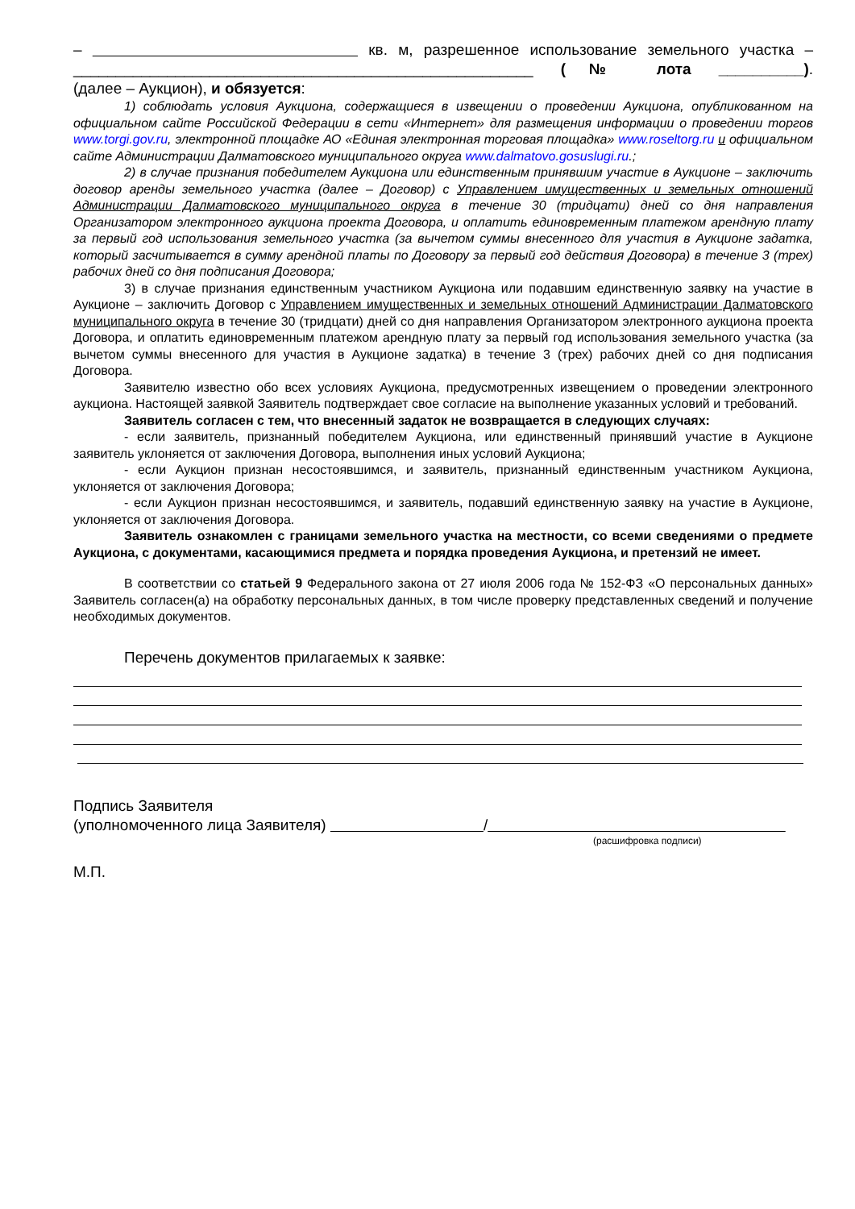– кв. м, разрешенное использование земельного участка –
______________________________________________________ (№ лота __________).
(далее – Аукцион), и обязуется:
1) соблюдать условия Аукциона, содержащиеся в извещении о проведении Аукциона, опубликованном на официальном сайте Российской Федерации в сети «Интернет» для размещения информации о проведении торгов www.torgi.gov.ru, электронной площадке АО «Единая электронная торговая площадка» www.roseltorg.ru и официальном сайте Администрации Далматовского муниципального округа www.dalmatovo.gosuslugi.ru.;
2) в случае признания победителем Аукциона или единственным принявшим участие в Аукционе – заключить договор аренды земельного участка (далее – Договор) с Управлением имущественных и земельных отношений Администрации Далматовского муниципального округа в течение 30 (тридцати) дней со дня направления Организатором электронного аукциона проекта Договора, и оплатить единовременным платежом арендную плату за первый год использования земельного участка (за вычетом суммы внесенного для участия в Аукционе задатка, который засчитывается в сумму арендной платы по Договору за первый год действия Договора) в течение 3 (трех) рабочих дней со дня подписания Договора;
3) в случае признания единственным участником Аукциона или подавшим единственную заявку на участие в Аукционе – заключить Договор с Управлением имущественных и земельных отношений Администрации Далматовского муниципального округа в течение 30 (тридцати) дней со дня направления Организатором электронного аукциона проекта Договора, и оплатить единовременным платежом арендную плату за первый год использования земельного участка (за вычетом суммы внесенного для участия в Аукционе задатка) в течение 3 (трех) рабочих дней со дня подписания Договора.
Заявителю известно обо всех условиях Аукциона, предусмотренных извещением о проведении электронного аукциона. Настоящей заявкой Заявитель подтверждает свое согласие на выполнение указанных условий и требований.
Заявитель согласен с тем, что внесенный задаток не возвращается в следующих случаях:
- если заявитель, признанный победителем Аукциона, или единственный принявший участие в Аукционе заявитель уклоняется от заключения Договора, выполнения иных условий Аукциона;
- если Аукцион признан несостоявшимся, и заявитель, признанный единственным участником Аукциона, уклоняется от заключения Договора;
- если Аукцион признан несостоявшимся, и заявитель, подавший единственную заявку на участие в Аукционе, уклоняется от заключения Договора.
Заявитель ознакомлен с границами земельного участка на местности, со всеми сведениями о предмете Аукциона, с документами, касающимися предмета и порядка проведения Аукциона, и претензий не имеет.
В соответствии со статьей 9 Федерального закона от 27 июля 2006 года № 152-ФЗ «О персональных данных» Заявитель согласен(а) на обработку персональных данных, в том числе проверку представленных сведений и получение необходимых документов.
Перечень документов прилагаемых к заявке:
Подпись Заявителя
(уполномоченного лица Заявителя) /
(расшифровка подписи)
М.П.